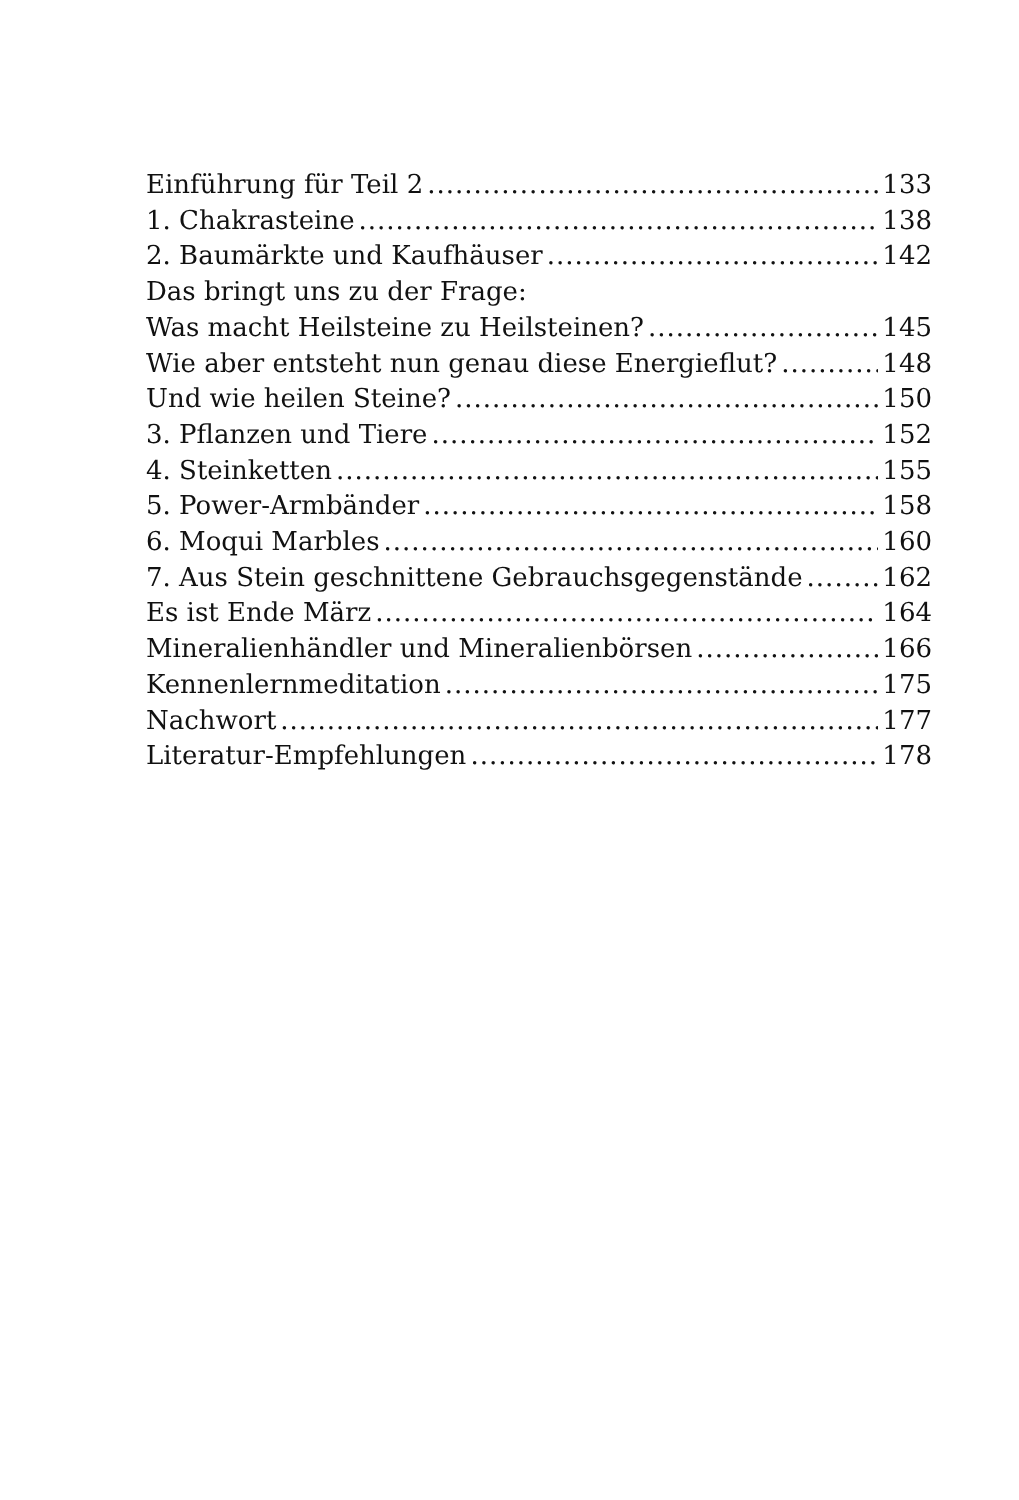Einführung für Teil 2 133
1. Chakrasteine 138
2. Baumärkte und Kaufhäuser 142
Das bringt uns zu der Frage:
Was macht Heilsteine zu Heilsteinen? 145
Wie aber entsteht nun genau diese Energieflut? 148
Und wie heilen Steine? 150
3. Pflanzen und Tiere 152
4. Steinketten 155
5. Power-Armbänder 158
6. Moqui Marbles 160
7. Aus Stein geschnittene Gebrauchsgegenstände 162
Es ist Ende März 164
Mineralienhändler und Mineralienbörsen 166
Kennenlernmeditation 175
Nachwort 177
Literatur-Empfehlungen 178